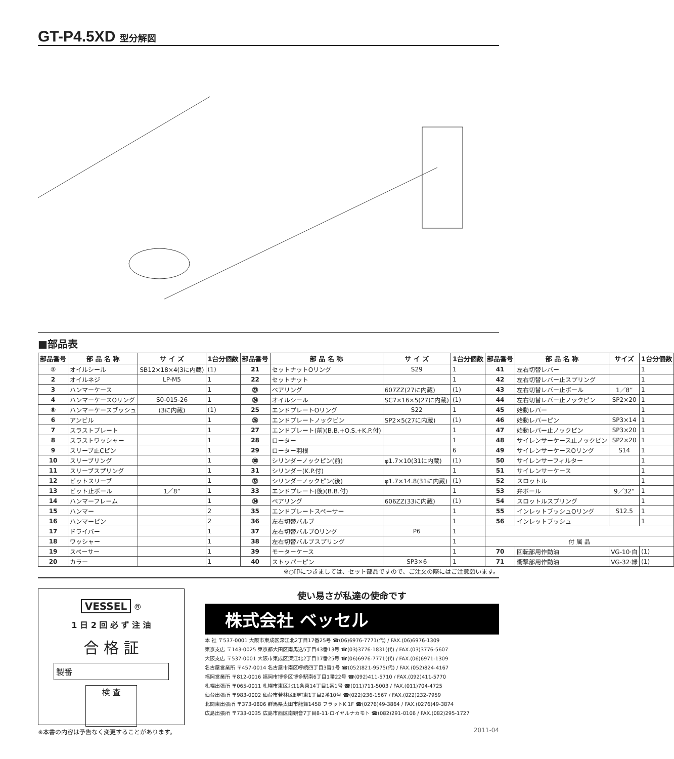GT-P4.5XD 型分解図
■部品表
| 部品番号 | 部 品 名 称 | サ イ ズ | 1台分個数 | 部品番号 | 部 品 名 称 | サ イ ズ | 1台分個数 | 部品番号 | 部 品 名 称 | サイズ | 1台分個数 |
| --- | --- | --- | --- | --- | --- | --- | --- | --- | --- | --- | --- |
| ① | オイルシール | SB12×18×4(3に内蔵) | (1) | 21 | セットナットOリング | S29 | 1 | 41 | 左右切替レバー | | 1 |
| 2 | オイルネジ | LP-M5 | 1 | 22 | セットナット | | 1 | 42 | 左右切替レバー止スプリング | | 1 |
| 3 | ハンマーケース | | 1 | ㉓ | ベアリング | 607ZZ(27に内蔵) | (1) | 43 | 左右切替レバー止ボール | 1／8” | 1 |
| 4 | ハンマーケースOリング | S0-015-26 | 1 | ㉔ | オイルシール | SC7×16×5(27に内蔵) | (1) | 44 | 左右切替レバー止ノックピン | SP2×20 | 1 |
| ⑤ | ハンマーケースブッシュ | (3に内蔵) | (1) | 25 | エンドプレートOリング | S22 | 1 | 45 | 始動レバー | | 1 |
| 6 | アンビル | | 1 | ㉖ | エンドプレートノックピン | SP2×5(27に内蔵) | (1) | 46 | 始動レバーピン | SP3×14 | 1 |
| 7 | スラストプレート | | 1 | 27 | エンドプレート(前)(B.B.+O.S.+K.P.付) | | 1 | 47 | 始動レバー止ノックピン | SP3×20 | 1 |
| 8 | スラストワッシャー | | 1 | 28 | ローター | | 1 | 48 | サイレンサーケース止ノックピン | SP2×20 | 1 |
| 9 | スリーブ止Cピン | | 1 | 29 | ローター羽根 | | 6 | 49 | サイレンサーケースOリング | S14 | 1 |
| 10 | スリーブリング | | 1 | ㉚ | シリンダーノックピン(前) | φ1.7×10(31に内蔵) | (1) | 50 | サイレンサーフィルター | | 1 |
| 11 | スリーブスプリング | | 1 | 31 | シリンダー(K.P.付) | | 1 | 51 | サイレンサーケース | | 1 |
| 12 | ビットスリーブ | | 1 | ㉜ | シリンダーノックピン(後) | φ1.7×14.8(31に内蔵) | (1) | 52 | スロットル | | 1 |
| 13 | ビット止ボール | 1／8” | 1 | 33 | エンドプレート(後)(B.B.付) | | 1 | 53 | 弁ボール | 9／32” | 1 |
| 14 | ハンマーフレーム | | 1 | ㉞ | ベアリング | 606ZZ(33に内蔵) | (1) | 54 | スロットルスプリング | | 1 |
| 15 | ハンマー | | 2 | 35 | エンドプレートスペーサー | | 1 | 55 | インレットブッシュOリング | S12.5 | 1 |
| 16 | ハンマーピン | | 2 | 36 | 左右切替バルブ | | 1 | 56 | インレットブッシュ | | 1 |
| 17 | ドライバー | | 1 | 37 | 左右切替バルブOリング | P6 | 1 | | | | |
| 18 | ワッシャー | | 1 | 38 | 左右切替バルブスプリング | | 1 | 付 属 品 | | | |
| 19 | スペーサー | | 1 | 39 | モーターケース | | 1 | 70 | 回転部用作動油 | VG-10·白 | (1) |
| 20 | カラー | | 1 | 40 | ストッパーピン | SP3×6 | 1 | 71 | 衝撃部用作動油 | VG-32·緑 | (1) |
※○印につきましては、セット部品ですので、ご注文の際にはご注意願います。
VESSEL
®
1 日 2 回 必 ず 注 油
合 格 証
製番
検 査
※本書の内容は予告なく変更することがあります。
使い易さが私達の使命です
株式会社 ベッセル
本 社 〒537-0001 大阪市東成区深江北2丁目17番25号 ☎(06)6976-7771(代) / FAX.(06)6976-1309
東京支店 〒143-0025 東京都大田区南馬込5丁目43番13号 ☎(03)3776-1831(代) / FAX.(03)3776-5607
大阪支店 〒537-0001 大阪市東成区深江北2丁目17番25号 ☎(06)6976-7771(代) / FAX.(06)6971-1309
名古屋営業所 〒457-0014 名古屋市南区呼続四丁目3番1号 ☎(052)821-9575(代) / FAX.(052)824-4167
福岡営業所 〒812-0016 福岡市博多区博多駅南6丁目1番22号 ☎(092)411-5710 / FAX.(092)411-5770
札幌出張所 〒065-0011 札幌市東区北11条東14丁目1番1号 ☎(011)711-5003 / FAX.(011)704-4725
仙台出張所 〒983-0002 仙台市若林区卸町東1丁目2番10号 ☎(022)236-1567 / FAX.(022)232-7959
北関東出張所 〒373-0806 群馬県太田市龍舞1458 フラットK 1F ☎(0276)49-3864 / FAX.(0276)49-3874
広島出張所 〒733-0035 広島市西区南観音7丁目8-11·ロイヤルナカモト ☎(082)291-0106 / FAX.(082)295-1727
2011-04